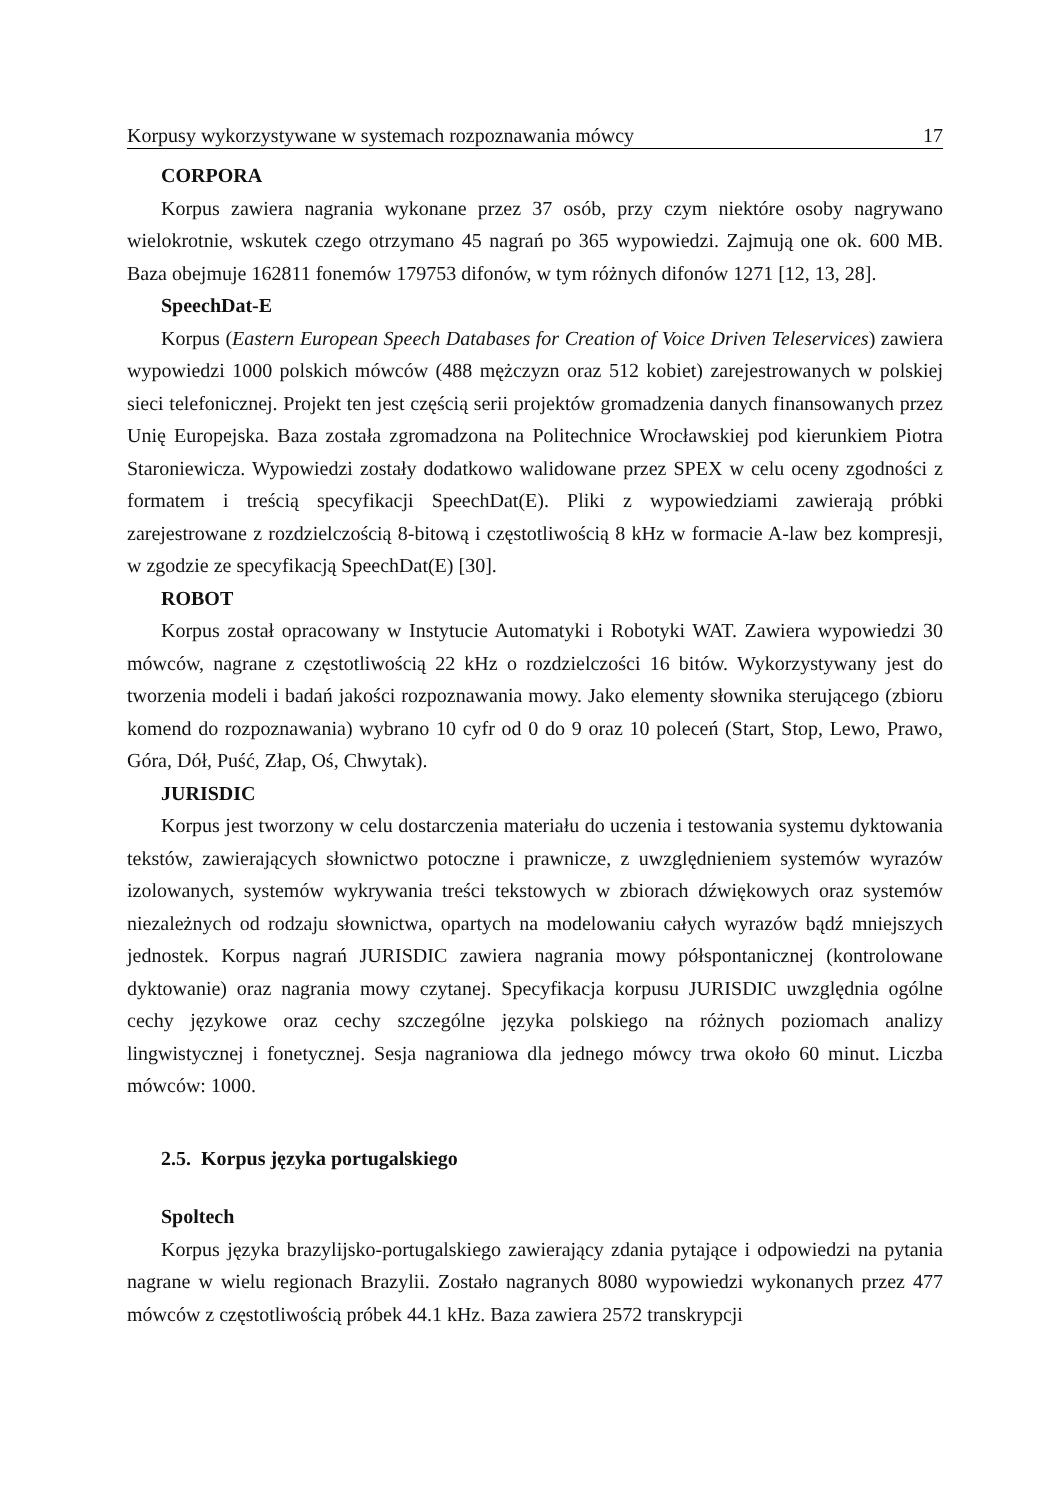Korpusy wykorzystywane w systemach rozpoznawania mówcy 17
CORPORA
Korpus zawiera nagrania wykonane przez 37 osób, przy czym niektóre osoby nagrywano wielokrotnie, wskutek czego otrzymano 45 nagrań po 365 wypowiedzi. Zajmują one ok. 600 MB. Baza obejmuje 162811 fonemów 179753 difonów, w tym różnych difonów 1271 [12, 13, 28].
SpeechDat-E
Korpus (Eastern European Speech Databases for Creation of Voice Driven Teleservices) zawiera wypowiedzi 1000 polskich mówców (488 mężczyzn oraz 512 kobiet) zarejestrowanych w polskiej sieci telefonicznej. Projekt ten jest częścią serii projektów gromadzenia danych finansowanych przez Unię Europejska. Baza została zgromadzona na Politechnice Wrocławskiej pod kierunkiem Piotra Staroniewicza. Wypowiedzi zostały dodatkowo walidowane przez SPEX w celu oceny zgodności z formatem i treścią specyfikacji SpeechDat(E). Pliki z wypowiedziami zawierają próbki zarejestrowane z rozdzielczością 8-bitową i częstotliwością 8 kHz w formacie A-law bez kompresji, w zgodzie ze specyfikacją SpeechDat(E) [30].
ROBOT
Korpus został opracowany w Instytucie Automatyki i Robotyki WAT. Zawiera wypowiedzi 30 mówców, nagrane z częstotliwością 22 kHz o rozdzielczości 16 bitów. Wykorzystywany jest do tworzenia modeli i badań jakości rozpoznawania mowy. Jako elementy słownika sterującego (zbioru komend do rozpoznawania) wybrano 10 cyfr od 0 do 9 oraz 10 poleceń (Start, Stop, Lewo, Prawo, Góra, Dół, Puść, Złap, Oś, Chwytak).
JURISDIC
Korpus jest tworzony w celu dostarczenia materiału do uczenia i testowania systemu dyktowania tekstów, zawierających słownictwo potoczne i prawnicze, z uwzględnieniem systemów wyrazów izolowanych, systemów wykrywania treści tekstowych w zbiorach dźwiękowych oraz systemów niezależnych od rodzaju słownictwa, opartych na modelowaniu całych wyrazów bądź mniejszych jednostek. Korpus nagrań JURISDIC zawiera nagrania mowy półspontanicznej (kontrolowane dyktowanie) oraz nagrania mowy czytanej. Specyfikacja korpusu JURISDIC uwzględnia ogólne cechy językowe oraz cechy szczególne języka polskiego na różnych poziomach analizy lingwistycznej i fonetycznej. Sesja nagraniowa dla jednego mówcy trwa około 60 minut. Liczba mówców: 1000.
2.5. Korpus języka portugalskiego
Spoltech
Korpus języka brazylijsko-portugalskiego zawierający zdania pytające i odpowiedzi na pytania nagrane w wielu regionach Brazylii. Zostało nagranych 8080 wypowiedzi wykonanych przez 477 mówców z częstotliwością próbek 44.1 kHz. Baza zawiera 2572 transkrypcji